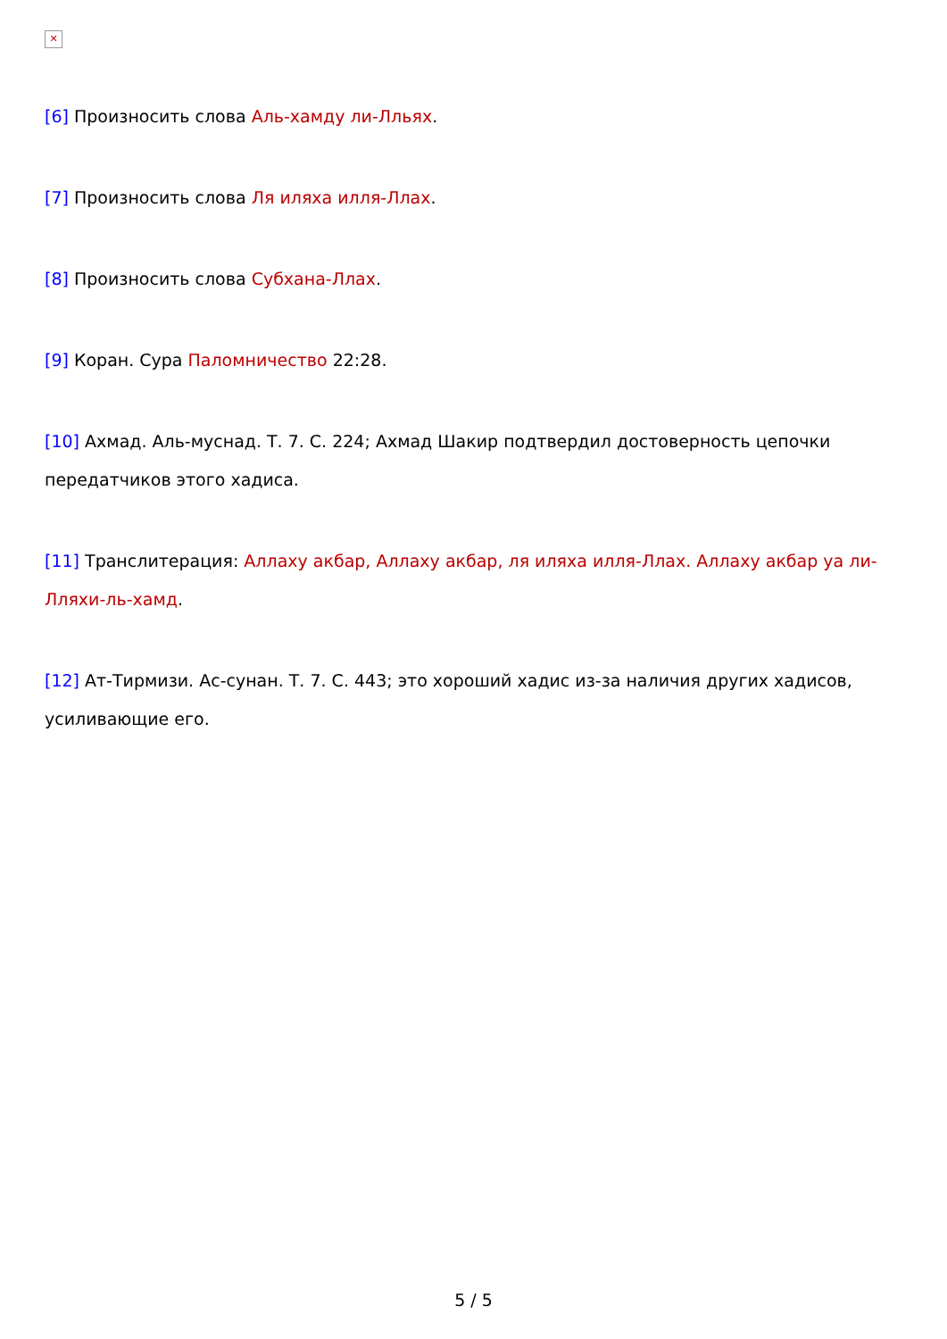✕
[6] Произносить слова Аль-хамду ли-Лльях.
[7] Произносить слова Ля иляха илля-Ллах.
[8] Произносить слова Субхана-Ллах.
[9] Коран. Сура Паломничество 22:28.
[10] Ахмад. Аль-муснад. Т. 7. С. 224; Ахмад Шакир подтвердил достоверность цепочки передатчиков этого хадиса.
[11] Транслитерация: Аллаху акбар, Аллаху акбар, ля иляха илля-Ллах. Аллаху акбар уа ли-Лляхи-ль-хамд.
[12] Ат-Тирмизи. Ас-сунан. Т. 7. С. 443; это хороший хадис из-за наличия других хадисов, усиливающие его.
5 / 5